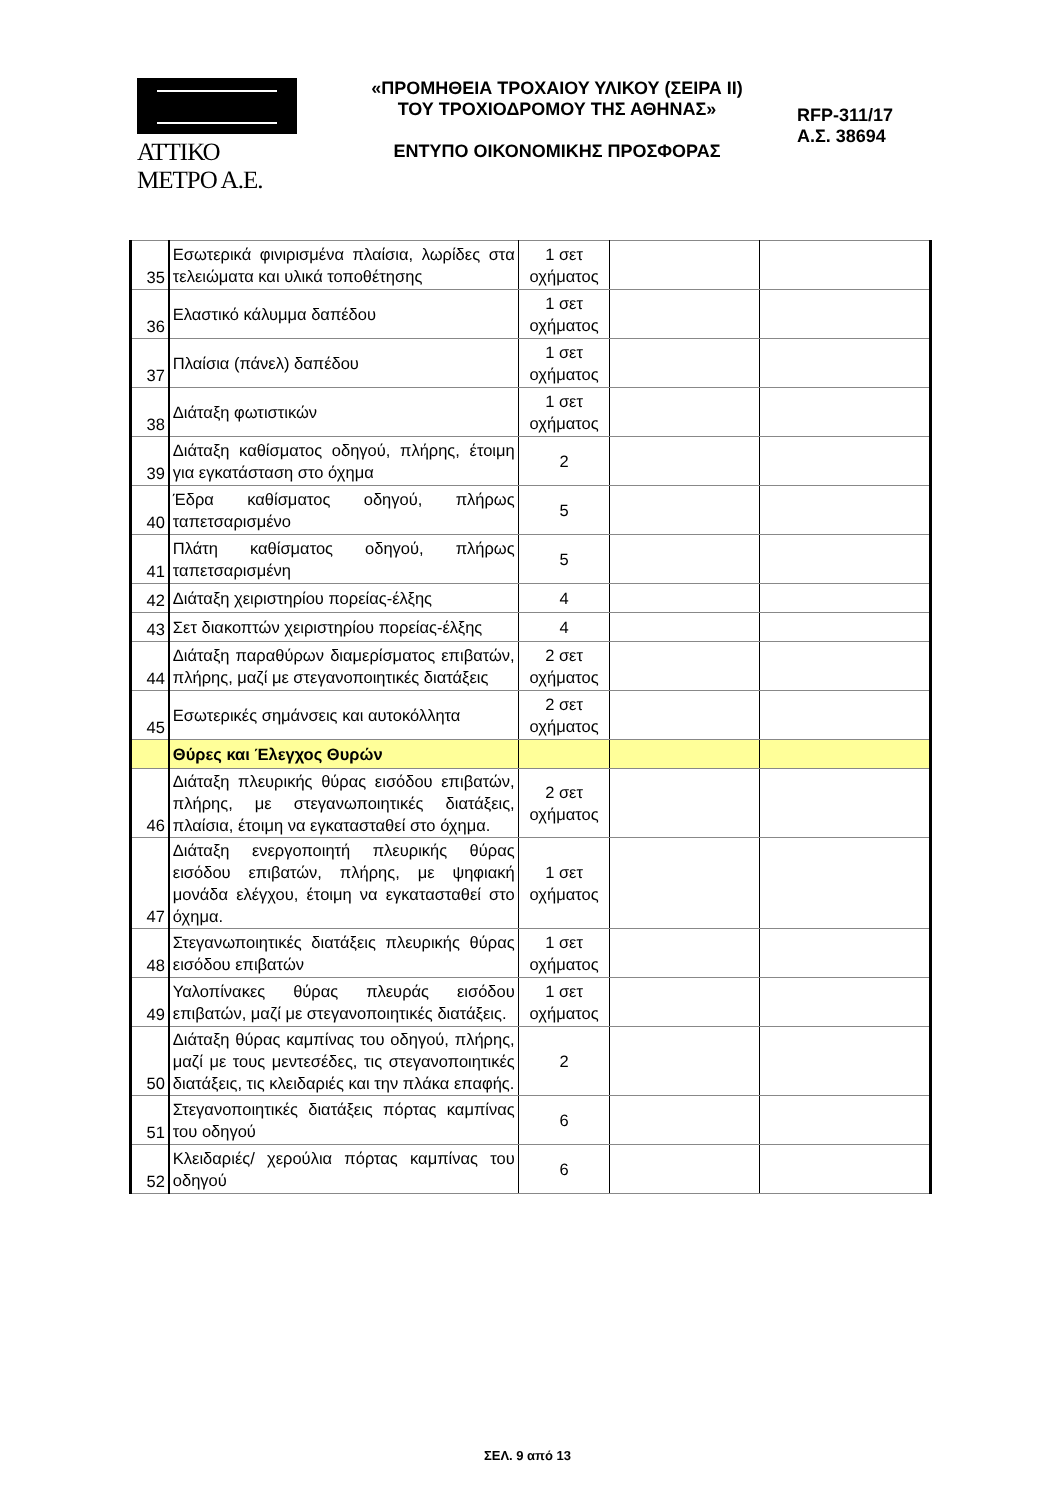ΑΤΤΙΚΟ ΜΕΤΡΟ Α.Ε.
«ΠΡΟΜΗΘΕΙΑ ΤΡΟΧΑΙΟΥ ΥΛΙΚΟΥ (ΣΕΙΡΑ ΙΙ)
ΤΟΥ ΤΡΟΧΙΟΔΡΟΜΟΥ ΤΗΣ ΑΘΗΝΑΣ»
ΕΝΤΥΠΟ ΟΙΚΟΝΟΜΙΚΗΣ ΠΡΟΣΦΟΡΑΣ
RFP-311/17
Α.Σ. 38694
| 35 | Εσωτερικά φινιρισμένα πλαίσια, λωρίδες στα τελειώματα και υλικά τοποθέτησης | 1 σετ οχήματος | | |
| 36 | Ελαστικό κάλυμμα δαπέδου | 1 σετ οχήματος | | |
| 37 | Πλαίσια (πάνελ) δαπέδου | 1 σετ οχήματος | | |
| 38 | Διάταξη φωτιστικών | 1 σετ οχήματος | | |
| 39 | Διάταξη καθίσματος οδηγού, πλήρης, έτοιμη για εγκατάσταση στο όχημα | 2 | | |
| 40 | Έδρα καθίσματος οδηγού, πλήρως ταπετσαρισμένο | 5 | | |
| 41 | Πλάτη καθίσματος οδηγού, πλήρως ταπετσαρισμένη | 5 | | |
| 42 | Διάταξη χειριστηρίου πορείας-έλξης | 4 | | |
| 43 | Σετ διακοπτών χειριστηρίου πορείας-έλξης | 4 | | |
| 44 | Διάταξη παραθύρων διαμερίσματος επιβατών, πλήρης, μαζί με στεγανοποιητικές διατάξεις | 2 σετ οχήματος | | |
| 45 | Εσωτερικές σημάνσεις και αυτοκόλλητα | 2 σετ οχήματος | | |
| | Θύρες και Έλεγχος Θυρών | | | |
| 46 | Διάταξη πλευρικής θύρας εισόδου επιβατών, πλήρης, με στεγανωποιητικές διατάξεις, πλαίσια, έτοιμη να εγκατασταθεί στο όχημα. | 2 σετ οχήματος | | |
| 47 | Διάταξη ενεργοποιητή πλευρικής θύρας εισόδου επιβατών, πλήρης, με ψηφιακή μονάδα ελέγχου, έτοιμη να εγκατασταθεί στο όχημα. | 1 σετ οχήματος | | |
| 48 | Στεγανωποιητικές διατάξεις πλευρικής θύρας εισόδου επιβατών | 1 σετ οχήματος | | |
| 49 | Υαλοπίνακες θύρας πλευράς εισόδου επιβατών, μαζί με στεγανοποιητικές διατάξεις. | 1 σετ οχήματος | | |
| 50 | Διάταξη θύρας καμπίνας του οδηγού, πλήρης, μαζί με τους μεντεσέδες, τις στεγανοποιητικές διατάξεις, τις κλειδαριές και την πλάκα επαφής. | 2 | | |
| 51 | Στεγανοποιητικές διατάξεις πόρτας καμπίνας του οδηγού | 6 | | |
| 52 | Κλειδαριές/ χερούλια πόρτας καμπίνας του οδηγού | 6 | | |
ΣΕΛ. 9 από 13